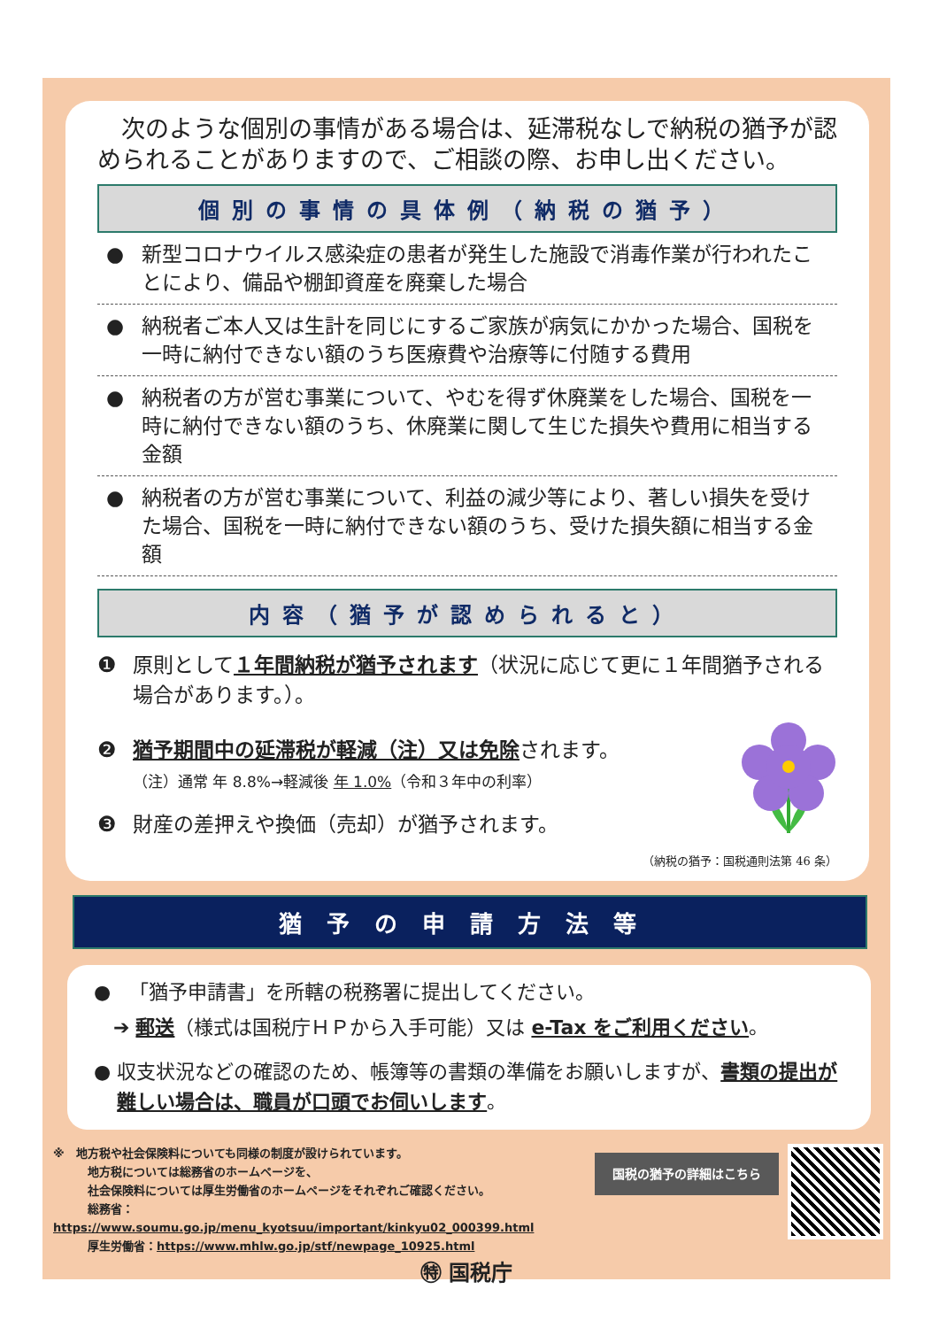次のような個別の事情がある場合は、延滞税なしで納税の猶予が認められることがありますので、ご相談の際、お申し出ください。
個別の事情の具体例（納税の猶予）
● 新型コロナウイルス感染症の患者が発生した施設で消毒作業が行われたことにより、備品や棚卸資産を廃棄した場合
● 納税者ご本人又は生計を同じにするご家族が病気にかかった場合、国税を一時に納付できない額のうち医療費や治療等に付随する費用
● 納税者の方が営む事業について、やむを得ず休廃業をした場合、国税を一時に納付できない額のうち、休廃業に関して生じた損失や費用に相当する金額
● 納税者の方が営む事業について、利益の減少等により、著しい損失を受けた場合、国税を一時に納付できない額のうち、受けた損失額に相当する金額
内容（猶予が認められると）
❶ 原則として１年間納税が猶予されます（状況に応じて更に１年間猶予される場合があります。）。
❷ 猶予期間中の延滞税が軽減（注）又は免除されます。
（注）通常 年 8.8%→軽減後 年 1.0%（令和３年中の利率）
❸ 財産の差押えや換価（売却）が猶予されます。
（納税の猶予：国税通則法第 46 条）
猶予の申請方法等
● 「猶予申請書」を所轄の税務署に提出してください。
➔ 郵送（様式は国税庁ＨＰから入手可能）又は e-Tax をご利用ください。
● 収支状況などの確認のため、帳簿等の書類の準備をお願いしますが、書類の提出が難しい場合は、職員が口頭でお伺いします。
※　地方税や社会保険料についても同様の制度が設けられています。
　　　地方税については総務省のホームページを、
　　　社会保険料については厚生労働省のホームページをそれぞれご確認ください。
　　　総務省：https://www.soumu.go.jp/menu_kyotsuu/important/kinkyu02_000399.html
　　　厚生労働省：https://www.mhlw.go.jp/stf/newpage_10925.html
国税の猶予の詳細はこちら
㊕ 国税庁